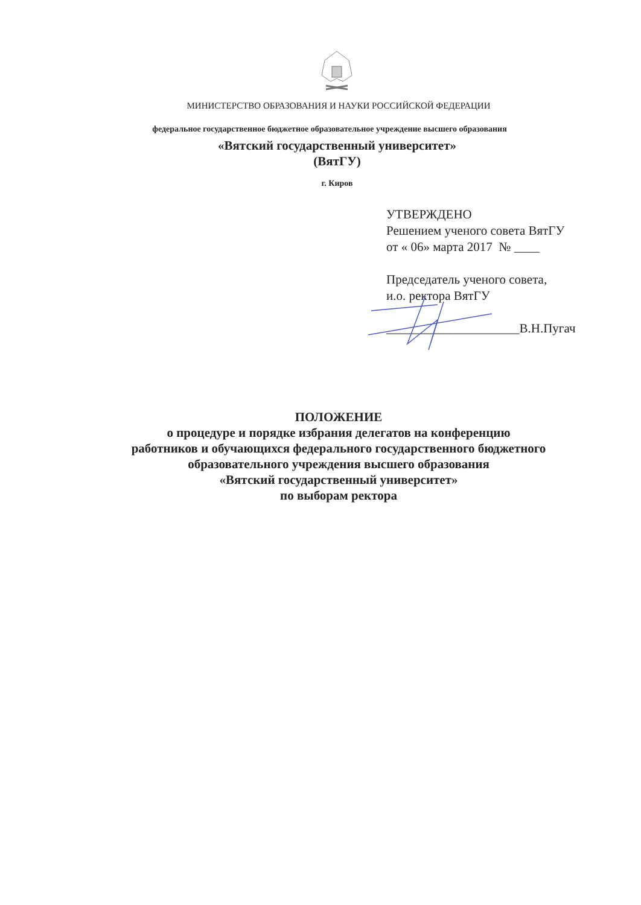МИНИСТЕРСТВО ОБРАЗОВАНИЯ И НАУКИ РОССИЙСКОЙ ФЕДЕРАЦИИ
федеральное государственное бюджетное образовательное учреждение высшего образования
«Вятский государственный университет»
(ВятГУ)
г. Киров
УТВЕРЖДЕНО
Решением ученого совета ВятГУ
от « 06» марта 2017 № ____
Председатель ученого совета,
и.о. ректора ВятГУ
_____________________В.Н.Пугач
ПОЛОЖЕНИЕ
о процедуре и порядке избрания делегатов на конференцию
работников и обучающихся федерального государственного бюджетного
образовательного учреждения высшего образования
«Вятский государственный университет»
по выборам ректора